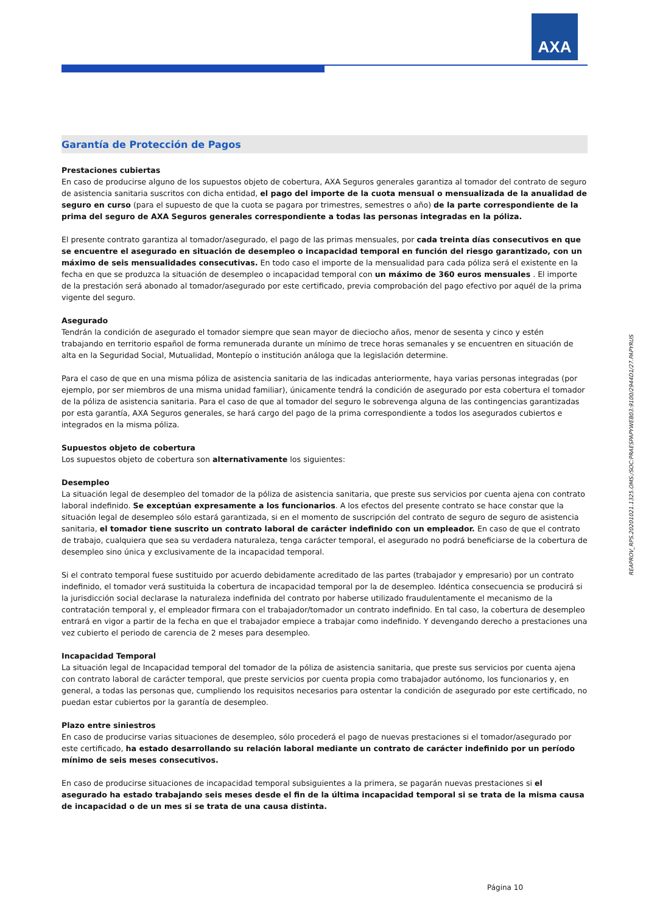AXA
Garantía de Protección de Pagos
Prestaciones cubiertas
En caso de producirse alguno de los supuestos objeto de cobertura, AXA Seguros generales garantiza al tomador del contrato de seguro de asistencia sanitaria suscritos con dicha entidad, el pago del importe de la cuota mensual o mensualizada de la anualidad de seguro en curso (para el supuesto de que la cuota se pagara por trimestres, semestres o año) de la parte correspondiente de la prima del seguro de AXA Seguros generales correspondiente a todas las personas integradas en la póliza.
El presente contrato garantiza al tomador/asegurado, el pago de las primas mensuales, por cada treinta días consecutivos en que se encuentre el asegurado en situación de desempleo o incapacidad temporal en función del riesgo garantizado, con un máximo de seis mensualidades consecutivas. En todo caso el importe de la mensualidad para cada póliza será el existente en la fecha en que se produzca la situación de desempleo o incapacidad temporal con un máximo de 360 euros mensuales . El importe de la prestación será abonado al tomador/asegurado por este certificado, previa comprobación del pago efectivo por aquél de la prima vigente del seguro.
Asegurado
Tendrán la condición de asegurado el tomador siempre que sean mayor de dieciocho años, menor de sesenta y cinco y estén trabajando en territorio español de forma remunerada durante un mínimo de trece horas semanales y se encuentren en situación de alta en la Seguridad Social, Mutualidad, Montepío o institución análoga que la legislación determine.
Para el caso de que en una misma póliza de asistencia sanitaria de las indicadas anteriormente, haya varias personas integradas (por ejemplo, por ser miembros de una misma unidad familiar), únicamente tendrá la condición de asegurado por esta cobertura el tomador de la póliza de asistencia sanitaria. Para el caso de que al tomador del seguro le sobrevenga alguna de las contingencias garantizadas por esta garantía, AXA Seguros generales, se hará cargo del pago de la prima correspondiente a todos los asegurados cubiertos e integrados en la misma póliza.
Supuestos objeto de cobertura
Los supuestos objeto de cobertura son alternativamente los siguientes:
Desempleo
La situación legal de desempleo del tomador de la póliza de asistencia sanitaria, que preste sus servicios por cuenta ajena con contrato laboral indefinido. Se exceptúan expresamente a los funcionarios. A los efectos del presente contrato se hace constar que la situación legal de desempleo sólo estará garantizada, si en el momento de suscripción del contrato de seguro de seguro de asistencia sanitaria, el tomador tiene suscrito un contrato laboral de carácter indefinido con un empleador. En caso de que el contrato de trabajo, cualquiera que sea su verdadera naturaleza, tenga carácter temporal, el asegurado no podrá beneficiarse de la cobertura de desempleo sino única y exclusivamente de la incapacidad temporal.
Si el contrato temporal fuese sustituido por acuerdo debidamente acreditado de las partes (trabajador y empresario) por un contrato indefinido, el tomador verá sustituida la cobertura de incapacidad temporal por la de desempleo. Idéntica consecuencia se producirá si la jurisdicción social declarase la naturaleza indefinida del contrato por haberse utilizado fraudulentamente el mecanismo de la contratación temporal y, el empleador firmara con el trabajador/tomador un contrato indefinido. En tal caso, la cobertura de desempleo entrará en vigor a partir de la fecha en que el trabajador empiece a trabajar como indefinido. Y devengando derecho a prestaciones una vez cubierto el periodo de carencia de 2 meses para desempleo.
Incapacidad Temporal
La situación legal de Incapacidad temporal del tomador de la póliza de asistencia sanitaria, que preste sus servicios por cuenta ajena con contrato laboral de carácter temporal, que preste servicios por cuenta propia como trabajador autónomo, los funcionarios y, en general, a todas las personas que, cumpliendo los requisitos necesarios para ostentar la condición de asegurado por este certificado, no puedan estar cubiertos por la garantía de desempleo.
Plazo entre siniestros
En caso de producirse varias situaciones de desempleo, sólo procederá el pago de nuevas prestaciones si el tomador/asegurado por este certificado, ha estado desarrollando su relación laboral mediante un contrato de carácter indefinido por un período mínimo de seis meses consecutivos.
En caso de producirse situaciones de incapacidad temporal subsiguientes a la primera, se pagarán nuevas prestaciones si el asegurado ha estado trabajando seis meses desde el fin de la última incapacidad temporal si se trata de la misma causa de incapacidad o de un mes si se trata de una causa distinta.
REAPROV_RPS.20201021.1325.OMS:/SOC:PRAESPAPYWEB03:9100/2944D1/27.PAPYRUS
Página 10